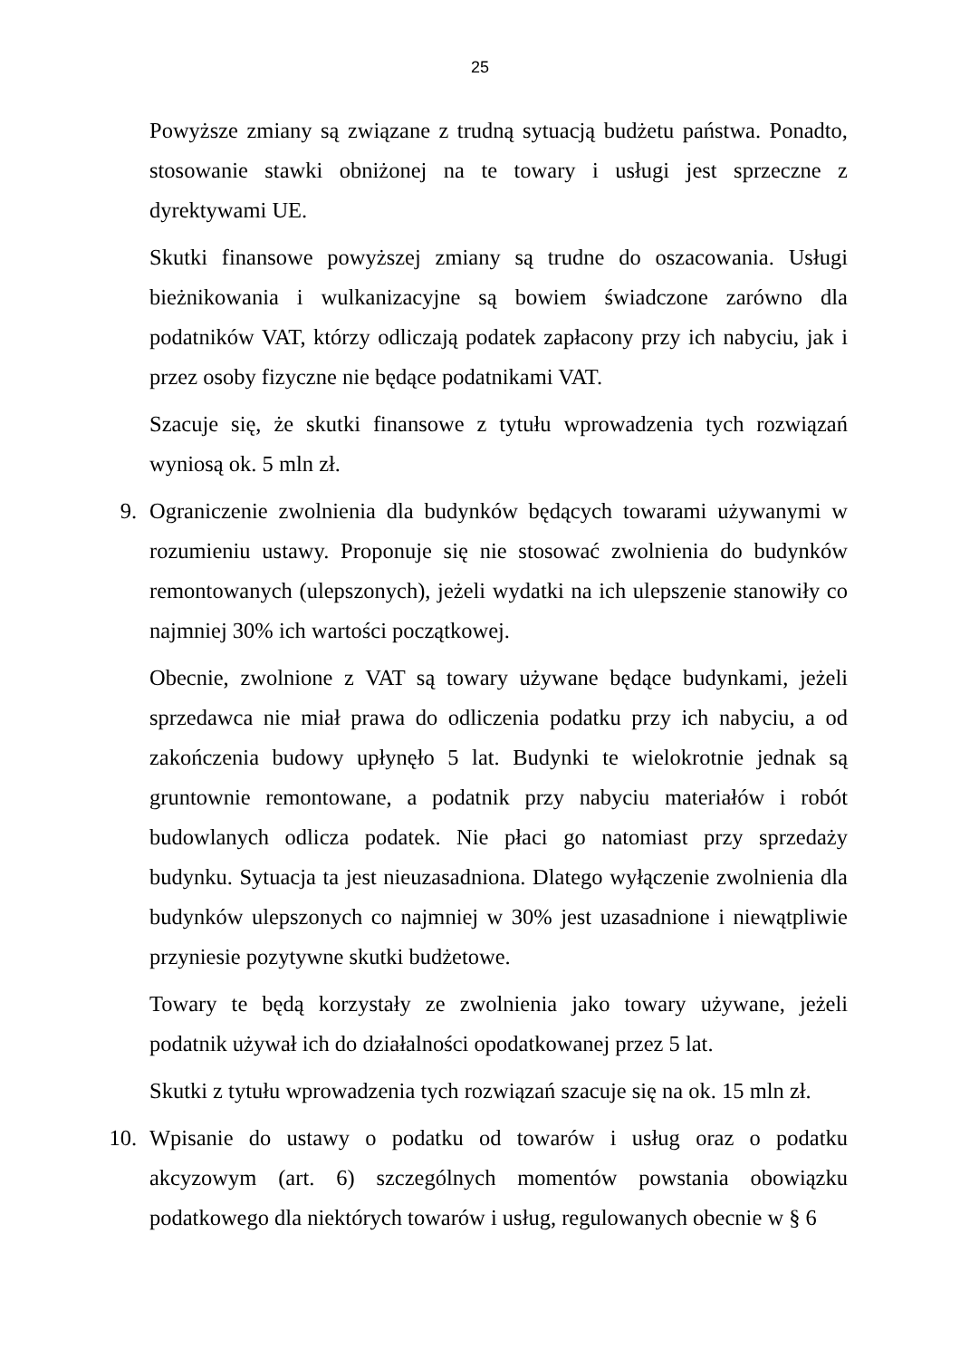25
Powyższe zmiany są związane z trudną sytuacją budżetu państwa. Ponadto, stosowanie stawki obniżonej na te towary i usługi jest sprzeczne z dyrektywami UE.
Skutki finansowe powyższej zmiany są trudne do oszacowania. Usługi bieżnikowania i wulkanizacyjne są bowiem świadczone zarówno dla podatników VAT, którzy odliczają podatek zapłacony przy ich nabyciu, jak i przez osoby fizyczne nie będące podatnikami VAT.
Szacuje się, że skutki finansowe z tytułu wprowadzenia tych rozwiązań wyniosą ok. 5 mln zł.
9. Ograniczenie zwolnienia dla budynków będących towarami używanymi w rozumieniu ustawy. Proponuje się nie stosować zwolnienia do budynków remontowanych (ulepszonych), jeżeli wydatki na ich ulepszenie stanowiły co najmniej 30% ich wartości początkowej.
Obecnie, zwolnione z VAT są towary używane będące budynkami, jeżeli sprzedawca nie miał prawa do odliczenia podatku przy ich nabyciu, a od zakończenia budowy upłynęło 5 lat. Budynki te wielokrotnie jednak są gruntownie remontowane, a podatnik przy nabyciu materiałów i robót budowlanych odlicza podatek. Nie płaci go natomiast przy sprzedaży budynku. Sytuacja ta jest nieuzasadniona. Dlatego wyłączenie zwolnienia dla budynków ulepszonych co najmniej w 30% jest uzasadnione i niewątpliwie przyniesie pozytywne skutki budżetowe.
Towary te będą korzystały ze zwolnienia jako towary używane, jeżeli podatnik używał ich do działalności opodatkowanej przez 5 lat.
Skutki z tytułu wprowadzenia tych rozwiązań szacuje się na ok. 15 mln zł.
10. Wpisanie do ustawy o podatku od towarów i usług oraz o podatku akcyzowym (art. 6) szczególnych momentów powstania obowiązku podatkowego dla niektórych towarów i usług, regulowanych obecnie w § 6